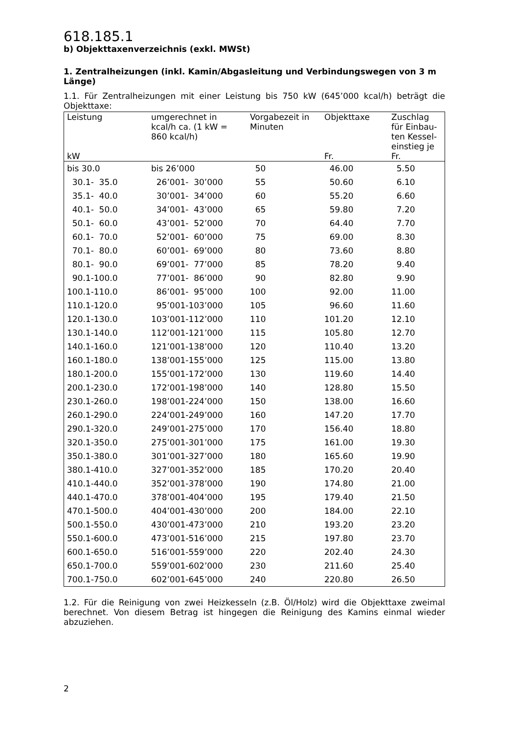618.185.1
b) Objekttaxenverzeichnis (exkl. MWSt)
1. Zentralheizungen (inkl. Kamin/Abgasleitung und Verbindungswegen von 3 m Länge)
1.1. Für Zentralheizungen mit einer Leistung bis 750 kW (645’000 kcal/h) beträgt die Objekttaxe:
| Leistung kW | umgerechnet in kcal/h ca. (1 kW = 860 kcal/h) | Vorgabezeit in Minuten | Objekttaxe Fr. | Zuschlag für Einbau-ten Kessel-einstieg je Fr. |
| --- | --- | --- | --- | --- |
| bis 30.0 | bis 26’000 | 50 | 46.00 | 5.50 |
| 30.1- 35.0 | 26’001- 30’000 | 55 | 50.60 | 6.10 |
| 35.1- 40.0 | 30’001- 34’000 | 60 | 55.20 | 6.60 |
| 40.1- 50.0 | 34’001- 43’000 | 65 | 59.80 | 7.20 |
| 50.1- 60.0 | 43’001- 52’000 | 70 | 64.40 | 7.70 |
| 60.1- 70.0 | 52’001- 60’000 | 75 | 69.00 | 8.30 |
| 70.1- 80.0 | 60’001- 69’000 | 80 | 73.60 | 8.80 |
| 80.1- 90.0 | 69’001- 77’000 | 85 | 78.20 | 9.40 |
| 90.1-100.0 | 77’001- 86’000 | 90 | 82.80 | 9.90 |
| 100.1-110.0 | 86’001- 95’000 | 100 | 92.00 | 11.00 |
| 110.1-120.0 | 95’001-103’000 | 105 | 96.60 | 11.60 |
| 120.1-130.0 | 103’001-112’000 | 110 | 101.20 | 12.10 |
| 130.1-140.0 | 112’001-121’000 | 115 | 105.80 | 12.70 |
| 140.1-160.0 | 121’001-138’000 | 120 | 110.40 | 13.20 |
| 160.1-180.0 | 138’001-155’000 | 125 | 115.00 | 13.80 |
| 180.1-200.0 | 155’001-172’000 | 130 | 119.60 | 14.40 |
| 200.1-230.0 | 172’001-198’000 | 140 | 128.80 | 15.50 |
| 230.1-260.0 | 198’001-224’000 | 150 | 138.00 | 16.60 |
| 260.1-290.0 | 224’001-249’000 | 160 | 147.20 | 17.70 |
| 290.1-320.0 | 249’001-275’000 | 170 | 156.40 | 18.80 |
| 320.1-350.0 | 275’001-301’000 | 175 | 161.00 | 19.30 |
| 350.1-380.0 | 301’001-327’000 | 180 | 165.60 | 19.90 |
| 380.1-410.0 | 327’001-352’000 | 185 | 170.20 | 20.40 |
| 410.1-440.0 | 352’001-378’000 | 190 | 174.80 | 21.00 |
| 440.1-470.0 | 378’001-404’000 | 195 | 179.40 | 21.50 |
| 470.1-500.0 | 404’001-430’000 | 200 | 184.00 | 22.10 |
| 500.1-550.0 | 430’001-473’000 | 210 | 193.20 | 23.20 |
| 550.1-600.0 | 473’001-516’000 | 215 | 197.80 | 23.70 |
| 600.1-650.0 | 516’001-559’000 | 220 | 202.40 | 24.30 |
| 650.1-700.0 | 559’001-602’000 | 230 | 211.60 | 25.40 |
| 700.1-750.0 | 602’001-645’000 | 240 | 220.80 | 26.50 |
1.2. Für die Reinigung von zwei Heizkesseln (z.B. Öl/Holz) wird die Objekttaxe zweimal berechnet. Von diesem Betrag ist hingegen die Reinigung des Kamins einmal wieder abzuziehen.
2